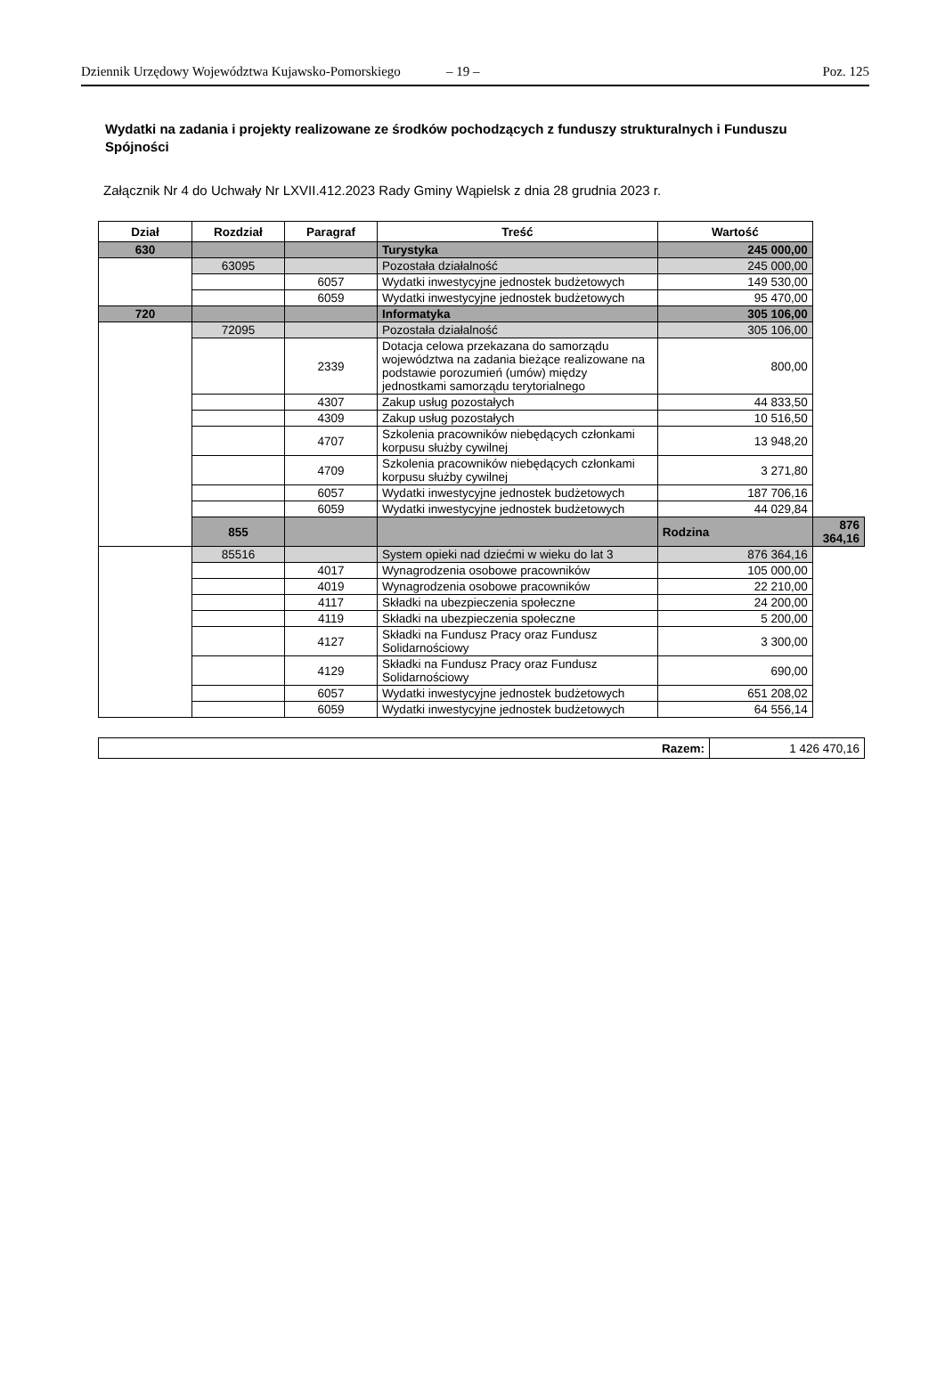Dziennik Urzędowy Województwa Kujawsko-Pomorskiego – 19 – Poz. 125
Wydatki na zadania i projekty realizowane ze środków pochodzących z funduszy strukturalnych i Funduszu Spójności
Załącznik Nr 4 do Uchwały Nr LXVII.412.2023 Rady Gminy Wąpielsk z dnia 28 grudnia 2023 r.
| Dział | Rozdział | Paragraf | Treść | Wartość | |
| --- | --- | --- | --- | --- | --- |
| 630 | | | Turystyka | 245 000,00 | |
| | 63095 | | Pozostała działalność | 245 000,00 | |
| | | 6057 | Wydatki inwestycyjne jednostek budżetowych | 149 530,00 | |
| | | 6059 | Wydatki inwestycyjne jednostek budżetowych | 95 470,00 | |
| 720 | | | Informatyka | 305 106,00 | |
| | 72095 | | Pozostała działalność | 305 106,00 | |
| | | 2339 | Dotacja celowa przekazana do samorządu województwa na zadania bieżące realizowane na podstawie porozumień (umów) między jednostkami samorządu terytorialnego | 800,00 | |
| | | 4307 | Zakup usług pozostałych | 44 833,50 | |
| | | 4309 | Zakup usług pozostałych | 10 516,50 | |
| | | 4707 | Szkolenia pracowników niebędących członkami korpusu służby cywilnej | 13 948,20 | |
| | | 4709 | Szkolenia pracowników niebędących członkami korpusu służby cywilnej | 3 271,80 | |
| | | 6057 | Wydatki inwestycyjne jednostek budżetowych | 187 706,16 | |
| | | 6059 | Wydatki inwestycyjne jednostek budżetowych | 44 029,84 | |
| | 855 | | | Rodzina | 876 364,16 |
| | 85516 | | System opieki nad dziećmi w wieku do lat 3 | 876 364,16 | |
| | | 4017 | Wynagrodzenia osobowe pracowników | 105 000,00 | |
| | | 4019 | Wynagrodzenia osobowe pracowników | 22 210,00 | |
| | | 4117 | Składki na ubezpieczenia społeczne | 24 200,00 | |
| | | 4119 | Składki na ubezpieczenia społeczne | 5 200,00 | |
| | | 4127 | Składki na Fundusz Pracy oraz Fundusz Solidarnościowy | 3 300,00 | |
| | | 4129 | Składki na Fundusz Pracy oraz Fundusz Solidarnościowy | 690,00 | |
| | | 6057 | Wydatki inwestycyjne jednostek budżetowych | 651 208,02 | |
| | | 6059 | Wydatki inwestycyjne jednostek budżetowych | 64 556,14 | |
| Razem: | 1 426 470,16 |